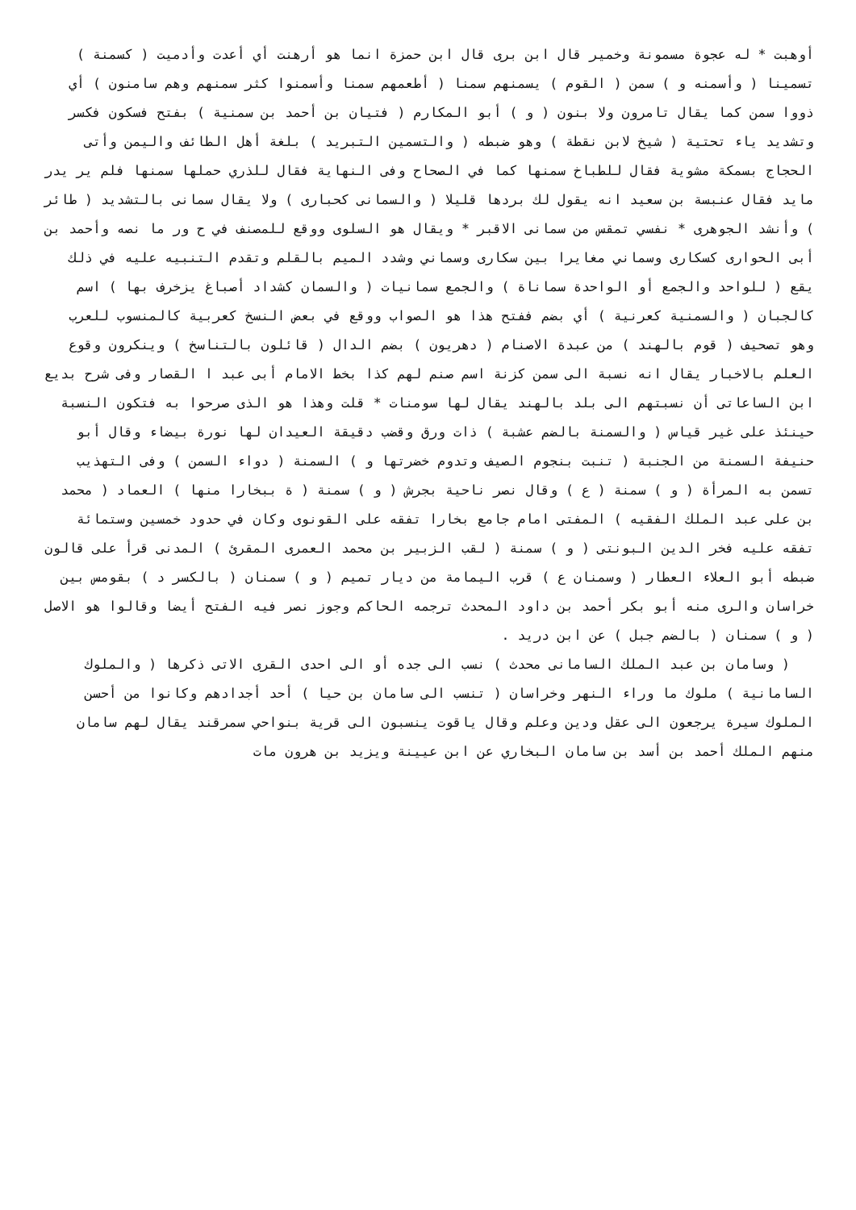أوهبت * له عجوة مسمونة وخمير قال ابن برى قال ابن حمزة انما هو أرهنت أي أعدت وأدميت ( كسمنة ) تسمينا ( وأسمنه و ) سمن ( القوم ) يسمنهم سمنا ( أطعمهم سمنا وأسمنوا كثر سمنهم وهم سامنون ) أي ذووا سمن كما يقال تامرون ولا بنون ( و ) أبو المكارم ( فتيان بن أحمد بن سمنية ) بفتح فسكون فكسر وتشديد ياء تحتية ( شيخ لابن نقطة ) وهو ضبطه ( والتسمين التبريد ) بلغة أهل الطائف واليمن وأتى الحجاج بسمكة مشوية فقال للطباخ سمنها كما في الصحاح وفى النهاية فقال للذري حملها سمنها فلم ير يدر مايد فقال عنبسة بن سعيد انه يقول لك بردها قليلا ( والسمانى كحبارى ) ولا يقال سمانى بالتشديد ( طائر ) وأنشد الجوهرى * نفسي تمقس من سمانى الاقبر * ويقال هو السلوى ووقع للمصنف في ح ور ما نصه وأحمد بن أبى الحوارى كسكارى وسماني مغايرا بين سكارى وسماني وشدد الميم بالقلم وتقدم التنبيه عليه في ذلك يقع ( للواحد والجمع أو الواحدة سماناة ) والجمع سمانيات ( والسمان كشداد أصباغ يزخرف بها ) اسم كالجبان ( والسمنية كعرنية ) أي بضم ففتح هذا هو الصواب ووقع في بعض النسخ كعربية كالمنسوب للعرب وهو تصحيف ( قوم بالهند ) من عبدة الاصنام ( دهريون ) بضم الدال ( قائلون بالتناسخ ) وينكرون وقوع العلم بالاخبار يقال انه نسبة الى سمن كزنة اسم صنم لهم كذا بخط الامام أبى عبد ا القصار وفى شرح بديع ابن الساعاتى أن نسبتهم الى بلد بالهند يقال لها سومنات * قلت وهذا هو الذى صرحوا به فتكون النسبة حينئذ على غير قياس ( والسمنة بالضم عشبة ) ذات ورق وقضب دقيقة العيدان لها نورة بيضاء وقال أبو حنيفة السمنة من الجنبة ( تنبت بنجوم الصيف وتدوم خضرتها و ) السمنة ( دواء السمن ) وفى التهذيب تسمن به المرأة ( و ) سمنة ( ع ) وقال نصر ناحية بجرش ( و ) سمنة ( ة ببخارا منها ) العماد ( محمد بن على عبد الملك الفقيه ) المفتى امام جامع بخارا تفقه على القونوى وكان في حدود خمسين وستمائة تفقه عليه فخر الدين البونتى ( و ) سمنة ( لقب الزبير بن محمد العمرى المقرئ ) المدنى قرأ على قالون ضبطه أبو العلاء العطار ( وسمنان ع ) قرب اليمامة من ديار تميم ( و ) سمنان ( بالكسر د ) بقومس بين خراسان والرى منه أبو بكر أحمد بن داود المحدث ترجمه الحاكم وجوز نصر فيه الفتح أيضا وقالوا هو الاصل ( و ) سمنان ( بالضم جبل ) عن ابن دريد .
( وسامان بن عبد الملك السامانى محدث ) نسب الى جده أو الى احدى القرى الاتى ذكرها ( والملوك السامانية ) ملوك ما وراء النهر وخراسان ( تنسب الى سامان بن حيا ) أحد أجدادهم وكانوا من أحسن الملوك سيرة يرجعون الى عقل ودين وعلم وقال ياقوت ينسبون الى قرية بنواحي سمرقند يقال لهم سامان منهم الملك أحمد بن أسد بن سامان البخاري عن ابن عيينة ويزيد بن هرون مات